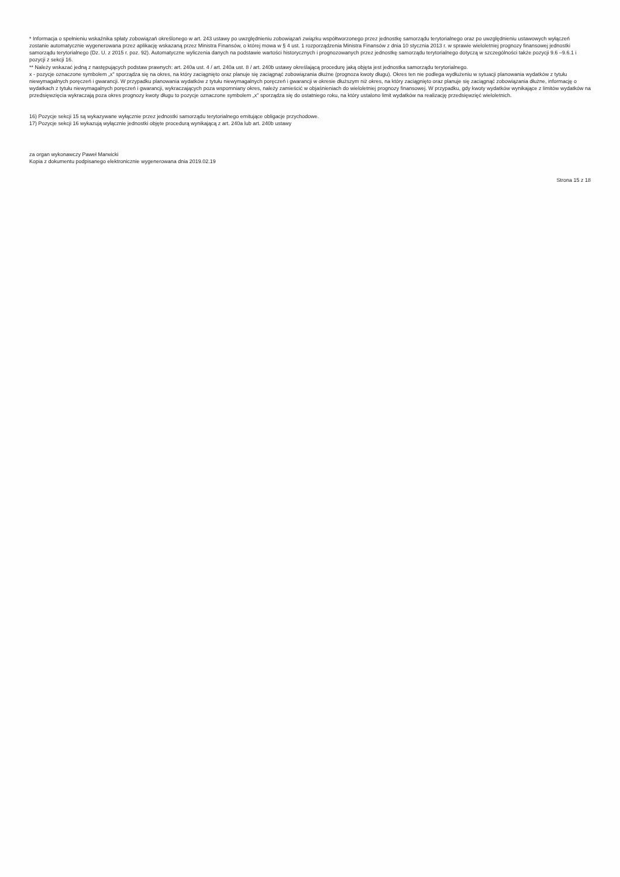* Informacja o spełnieniu wskaźnika spłaty zobowiązań określonego w art. 243 ustawy po uwzględnieniu zobowiązań związku współtworzonego przez jednostkę samorządu terytorialnego oraz po uwzględnieniu ustawowych wyłączeń zostanie automatycznie wygenerowana przez aplikację wskazaną przez Ministra Finansów, o której mowa w § 4 ust. 1 rozporządzenia Ministra Finansów z dnia 10 stycznia 2013 r. w sprawie wieloletniej prognozy finansowej jednostki samorządu terytorialnego (Dz. U. z 2015 r. poz. 92). Automatyczne wyliczenia danych na podstawie wartości historycznych i prognozowanych przez jednostkę samorządu terytorialnego dotyczą w szczególności także pozycji 9.6 –9.6.1 i pozycji z sekcji 16.
** Należy wskazać jedną z następujących podstaw prawnych: art. 240a ust. 4 / art. 240a ust. 8 / art. 240b ustawy określającą procedurę jaką objęta jest jednostka samorządu terytorialnego.
x - pozycje oznaczone symbolem „x" sporządza się na okres, na który zaciągnięto oraz planuje się zaciągnąć zobowiązania dłużne (prognoza kwoty długu). Okres ten nie podlega wydłużeniu w sytuacji planowania wydatków z tytułu niewymagalnych poręczeń i gwarancji. W przypadku planowania wydatków z tytułu niewymagalnych poręczeń i gwarancji w okresie dłuższym niż okres, na który zaciągnięto oraz planuje się zaciągnąć zobowiązania dłużne, informację o wydatkach z tytułu niewymagalnych poręczeń i gwarancji, wykraczających poza wspomniany okres, należy zamieścić w objaśnieniach do wieloletniej prognozy finansowej. W przypadku, gdy kwoty wydatków wynikające z limitów wydatków na przedsięwzięcia wykraczają poza okres prognozy kwoty długu to pozycje oznaczone symbolem „x" sporządza się do ostatniego roku, na który ustalono limit wydatków na realizację przedsięwzięć wieloletnich.
16) Pozycje sekcji 15 są wykazywane wyłącznie przez jednostki samorządu terytorialnego emitujące obligacje przychodowe.
17) Pozycje sekcji 16 wykazują wyłącznie jednostki objęte procedurą wynikającą z art. 240a lub art. 240b ustawy
za organ wykonawczy Paweł Marwicki
Kopia z dokumentu podpisanego elektronicznie wygenerowana dnia 2019.02.19
Strona 15 z 18